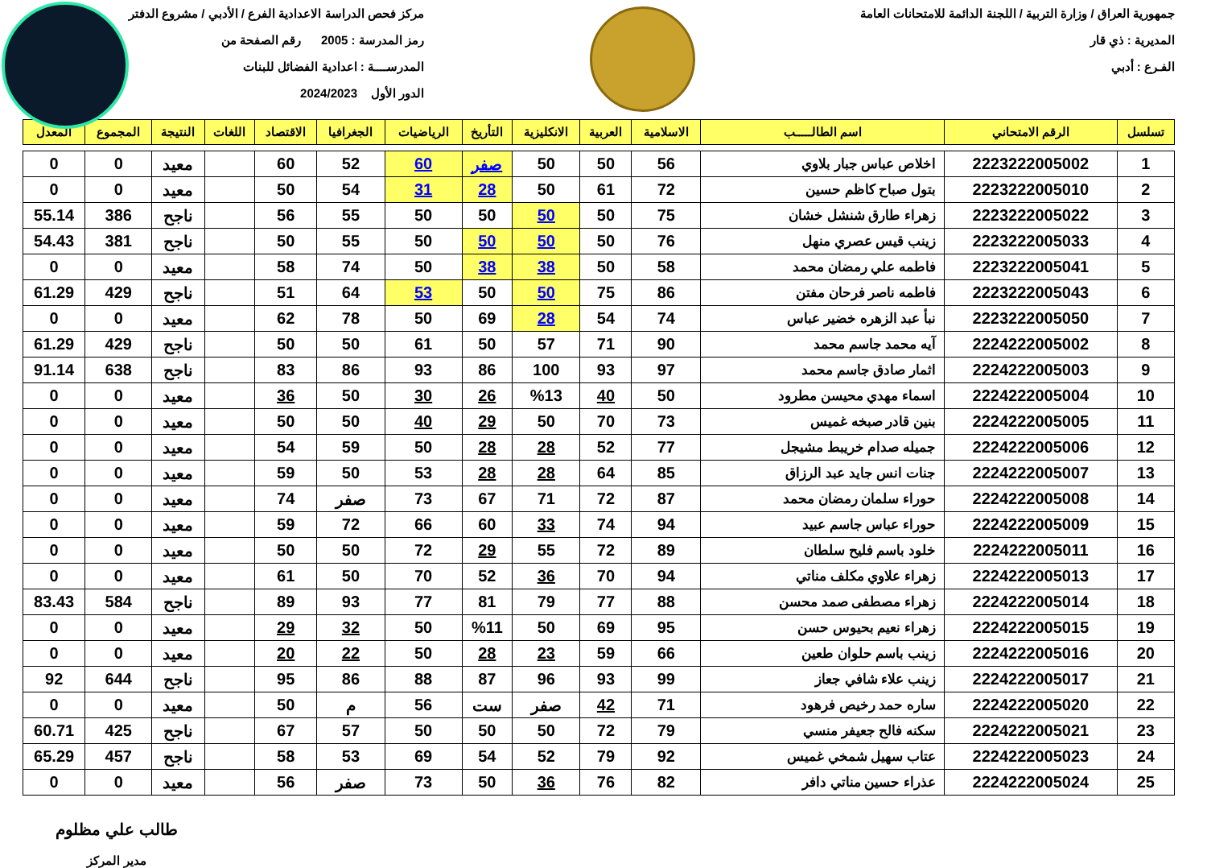جمهورية العراق / وزارة التربية / اللجنة الدائمة للامتحانات العامة
المديرية : ذي قار
الفـرع : أدبي
مركز فحص الدراسة الاعدادية الفرع / الأدبي / مشروع الدفتر
رمز المدرسة : 2005 رقم الصفحة من
المدرســــة : اعدادية الفضائل للبنات
الدور الأول 2024/2023
| تسلسل | الرقم الامتحاني | اسم الطالـــــب | الاسلامية | العربية | الانكليزية | التأريخ | الرياضيات | الجغرافيا | الاقتصاد | اللغات | النتيجة | المجموع | المعدل |
| --- | --- | --- | --- | --- | --- | --- | --- | --- | --- | --- | --- | --- | --- |
| 1 | 2223222005002 | اخلاص عباس جبار بلاوي | 56 | 50 | 50 | صفر | 60 | 52 | 60 | | معيد | 0 | 0 |
| 2 | 2223222005010 | بتول صباح كاظم حسين | 72 | 61 | 50 | 28 | 31 | 54 | 50 | | معيد | 0 | 0 |
| 3 | 2223222005022 | زهراء طارق شنشل خشان | 75 | 50 | 50 | 50 | 50 | 55 | 56 | | ناجح | 386 | 55.14 |
| 4 | 2223222005033 | زينب قيس عصري منهل | 76 | 50 | 50 | 50 | 50 | 55 | 50 | | ناجح | 381 | 54.43 |
| 5 | 2223222005041 | فاطمه علي رمضان محمد | 58 | 50 | 38 | 38 | 50 | 74 | 58 | | معيد | 0 | 0 |
| 6 | 2223222005043 | فاطمه ناصر فرحان مفتن | 86 | 75 | 50 | 50 | 53 | 64 | 51 | | ناجح | 429 | 61.29 |
| 7 | 2223222005050 | نبأ عبد الزهره خضير عباس | 74 | 54 | 28 | 69 | 50 | 78 | 62 | | معيد | 0 | 0 |
| 8 | 2224222005002 | آيه محمد جاسم محمد | 90 | 71 | 57 | 50 | 61 | 50 | 50 | | ناجح | 429 | 61.29 |
| 9 | 2224222005003 | اثمار صادق جاسم محمد | 97 | 93 | 100 | 86 | 93 | 86 | 83 | | ناجح | 638 | 91.14 |
| 10 | 2224222005004 | اسماء مهدي محيسن مطرود | 50 | 40 | %13 | 26 | 30 | 50 | 36 | | معيد | 0 | 0 |
| 11 | 2224222005005 | بنين قادر صبخه غميس | 73 | 70 | 50 | 29 | 40 | 50 | 50 | | معيد | 0 | 0 |
| 12 | 2224222005006 | جميله صدام خريبط مشيجل | 77 | 52 | 28 | 28 | 50 | 59 | 54 | | معيد | 0 | 0 |
| 13 | 2224222005007 | جنات انس جايد عبد الرزاق | 85 | 64 | 28 | 28 | 53 | 50 | 59 | | معيد | 0 | 0 |
| 14 | 2224222005008 | حوراء سلمان رمضان محمد | 87 | 72 | 71 | 67 | 73 | صفر | 74 | | معيد | 0 | 0 |
| 15 | 2224222005009 | حوراء عباس جاسم عبيد | 94 | 74 | 33 | 60 | 66 | 72 | 59 | | معيد | 0 | 0 |
| 16 | 2224222005011 | خلود باسم فليح سلطان | 89 | 72 | 55 | 29 | 72 | 50 | 50 | | معيد | 0 | 0 |
| 17 | 2224222005013 | زهراء علاوي مكلف مناتي | 94 | 70 | 36 | 52 | 70 | 50 | 61 | | معيد | 0 | 0 |
| 18 | 2224222005014 | زهراء مصطفى صمد محسن | 88 | 77 | 79 | 81 | 77 | 93 | 89 | | ناجح | 584 | 83.43 |
| 19 | 2224222005015 | زهراء نعيم بحيوس حسن | 95 | 69 | 50 | %11 | 50 | 32 | 29 | | معيد | 0 | 0 |
| 20 | 2224222005016 | زينب باسم حلوان طعين | 66 | 59 | 23 | 28 | 50 | 22 | 20 | | معيد | 0 | 0 |
| 21 | 2224222005017 | زينب علاء شافي جعاز | 99 | 93 | 96 | 87 | 88 | 86 | 95 | | ناجح | 644 | 92 |
| 22 | 2224222005020 | ساره حمد رخيص فرهود | 71 | 42 | صفر | ست | 56 | م | 50 | | معيد | 0 | 0 |
| 23 | 2224222005021 | سكنه فالح جعيفر منسي | 79 | 72 | 50 | 50 | 50 | 57 | 67 | | ناجح | 425 | 60.71 |
| 24 | 2224222005023 | عتاب سهيل شمخي غميس | 92 | 79 | 52 | 54 | 69 | 53 | 58 | | ناجح | 457 | 65.29 |
| 25 | 2224222005024 | عذراء حسين مناتي دافر | 82 | 76 | 36 | 50 | 73 | صفر | 56 | | معيد | 0 | 0 |
طالب علي مظلوم
مدير المركز